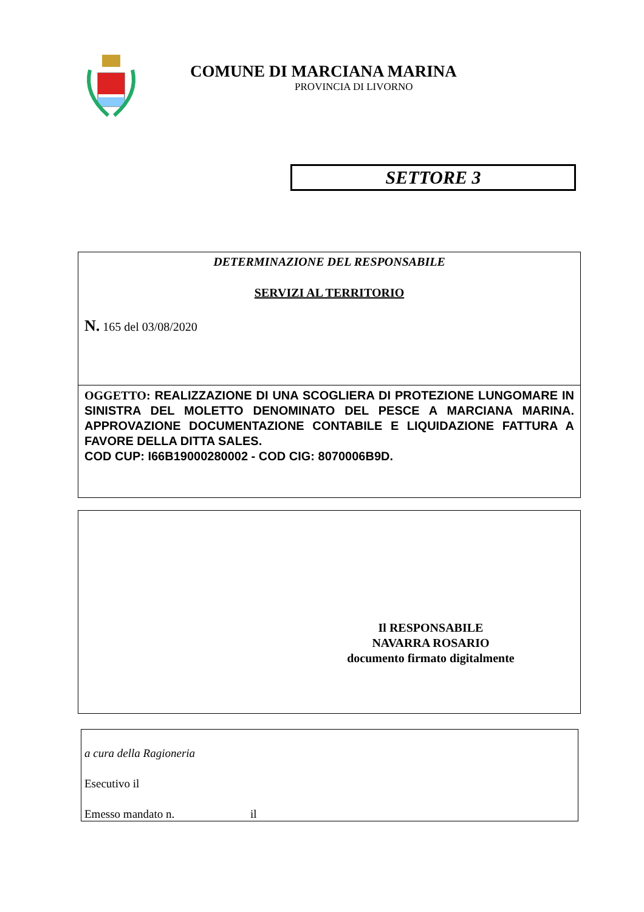COMUNE DI MARCIANA MARINA
PROVINCIA DI LIVORNO
SETTORE 3
DETERMINAZIONE DEL RESPONSABILE
SERVIZI AL TERRITORIO
N. 165 del 03/08/2020
OGGETTO: REALIZZAZIONE DI UNA SCOGLIERA DI PROTEZIONE LUNGOMARE IN SINISTRA DEL MOLETTO DENOMINATO DEL PESCE A MARCIANA MARINA. APPROVAZIONE DOCUMENTAZIONE CONTABILE E LIQUIDAZIONE FATTURA A FAVORE DELLA DITTA SALES.
COD CUP: I66B19000280002 - COD CIG: 8070006B9D.
Il RESPONSABILE
NAVARRA ROSARIO
documento firmato digitalmente
a cura della Ragioneria
Esecutivo il
Emesso mandato n. il